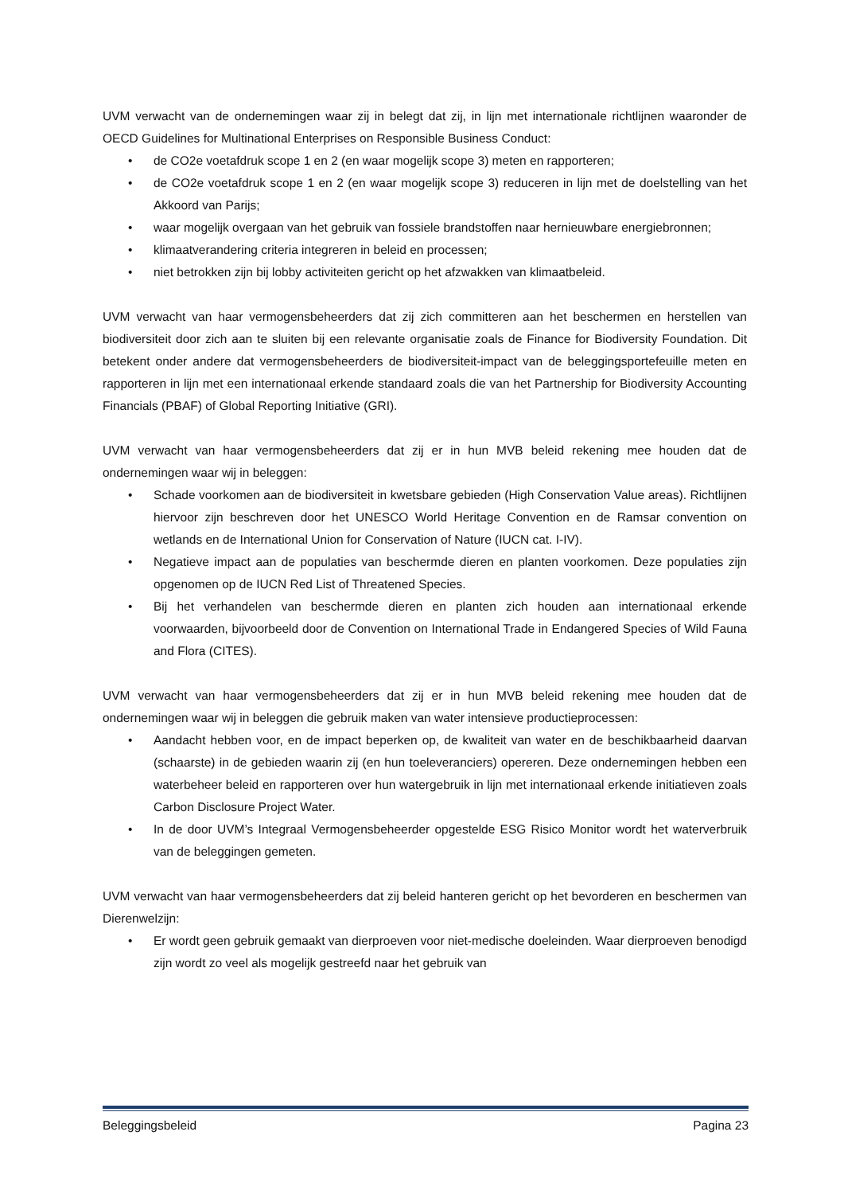UVM verwacht van de ondernemingen waar zij in belegt dat zij, in lijn met internationale richtlijnen waaronder de OECD Guidelines for Multinational Enterprises on Responsible Business Conduct:
• de CO2e voetafdruk scope 1 en 2 (en waar mogelijk scope 3) meten en rapporteren;
• de CO2e voetafdruk scope 1 en 2 (en waar mogelijk scope 3) reduceren in lijn met de doelstelling van het Akkoord van Parijs;
• waar mogelijk overgaan van het gebruik van fossiele brandstoffen naar hernieuwbare energiebronnen;
• klimaatverandering criteria integreren in beleid en processen;
• niet betrokken zijn bij lobby activiteiten gericht op het afzwakken van klimaatbeleid.
UVM verwacht van haar vermogensbeheerders dat zij zich committeren aan het beschermen en herstellen van biodiversiteit door zich aan te sluiten bij een relevante organisatie zoals de Finance for Biodiversity Foundation. Dit betekent onder andere dat vermogensbeheerders de biodiversiteit-impact van de beleggingsportefeuille meten en rapporteren in lijn met een internationaal erkende standaard zoals die van het Partnership for Biodiversity Accounting Financials (PBAF) of Global Reporting Initiative (GRI).
UVM verwacht van haar vermogensbeheerders dat zij er in hun MVB beleid rekening mee houden dat de ondernemingen waar wij in beleggen:
• Schade voorkomen aan de biodiversiteit in kwetsbare gebieden (High Conservation Value areas). Richtlijnen hiervoor zijn beschreven door het UNESCO World Heritage Convention en de Ramsar convention on wetlands en de International Union for Conservation of Nature (IUCN cat. I-IV).
• Negatieve impact aan de populaties van beschermde dieren en planten voorkomen. Deze populaties zijn opgenomen op de IUCN Red List of Threatened Species.
• Bij het verhandelen van beschermde dieren en planten zich houden aan internationaal erkende voorwaarden, bijvoorbeeld door de Convention on International Trade in Endangered Species of Wild Fauna and Flora (CITES).
UVM verwacht van haar vermogensbeheerders dat zij er in hun MVB beleid rekening mee houden dat de ondernemingen waar wij in beleggen die gebruik maken van water intensieve productieprocessen:
• Aandacht hebben voor, en de impact beperken op, de kwaliteit van water en de beschikbaarheid daarvan (schaarste) in de gebieden waarin zij (en hun toeleveranciers) opereren. Deze ondernemingen hebben een waterbeheer beleid en rapporteren over hun watergebruik in lijn met internationaal erkende initiatieven zoals Carbon Disclosure Project Water.
• In de door UVM’s Integraal Vermogensbeheerder opgestelde ESG Risico Monitor wordt het waterverbruik van de beleggingen gemeten.
UVM verwacht van haar vermogensbeheerders dat zij beleid hanteren gericht op het bevorderen en beschermen van Dierenwelzijn:
• Er wordt geen gebruik gemaakt van dierproeven voor niet-medische doeleinden. Waar dierproeven benodigd zijn wordt zo veel als mogelijk gestreefd naar het gebruik van
Beleggingsbeleid Pagina 23